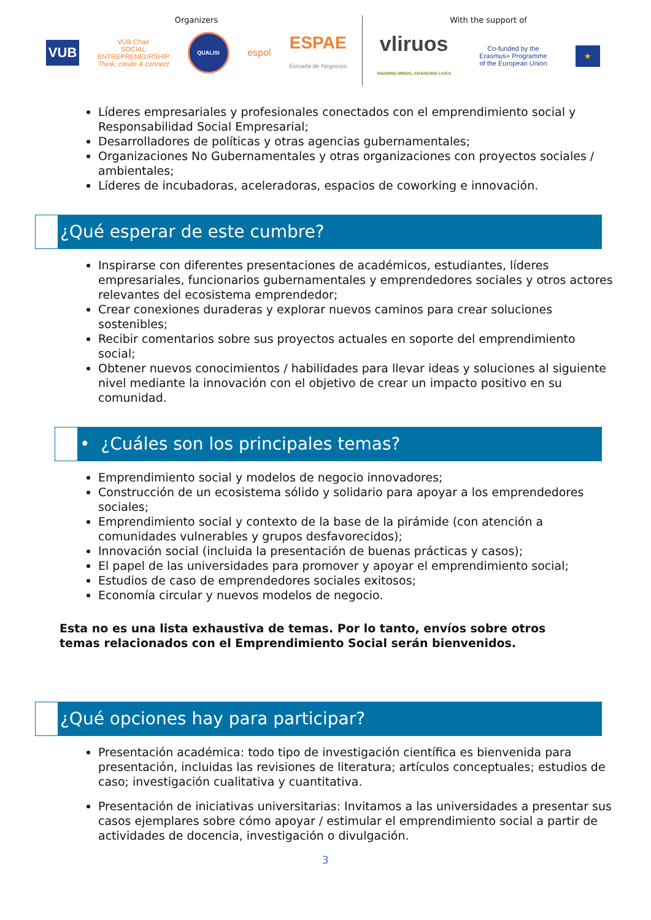Organizers
VUB VUB Chair
SOCIAL
ENTREPRENEURSHIP
Think, create & connect QUALISI espol ESPAE
Escuela de Negocios
With the support of
vliruos
SHARING MINDS, CHANGING LIVES Co-funded by the
Erasmus+ Programme
of the European Union ★
Líderes empresariales y profesionales conectados con el emprendimiento social y Responsabilidad Social Empresarial;
Desarrolladores de políticas y otras agencias gubernamentales;
Organizaciones No Gubernamentales y otras organizaciones con proyectos sociales / ambientales;
Líderes de incubadoras, aceleradoras, espacios de coworking e innovación.
¿Qué esperar de este cumbre?
Inspirarse con diferentes presentaciones de académicos, estudiantes, líderes empresariales, funcionarios gubernamentales y emprendedores sociales y otros actores relevantes del ecosistema emprendedor;
Crear conexiones duraderas y explorar nuevos caminos para crear soluciones sostenibles;
Recibir comentarios sobre sus proyectos actuales en soporte del emprendimiento social;
Obtener nuevos conocimientos / habilidades para llevar ideas y soluciones al siguiente nivel mediante la innovación con el objetivo de crear un impacto positivo en su comunidad.
• ¿Cuáles son los principales temas?
Emprendimiento social y modelos de negocio innovadores;
Construcción de un ecosistema sólido y solidario para apoyar a los emprendedores sociales;
Emprendimiento social y contexto de la base de la pirámide (con atención a comunidades vulnerables y grupos desfavorecidos);
Innovación social (incluida la presentación de buenas prácticas y casos);
El papel de las universidades para promover y apoyar el emprendimiento social;
Estudios de caso de emprendedores sociales exitosos;
Economía circular y nuevos modelos de negocio.
Esta no es una lista exhaustiva de temas. Por lo tanto, envíos sobre otros temas relacionados con el Emprendimiento Social serán bienvenidos.
¿Qué opciones hay para participar?
Presentación académica: todo tipo de investigación científica es bienvenida para presentación, incluidas las revisiones de literatura; artículos conceptuales; estudios de caso; investigación cualitativa y cuantitativa.
Presentación de iniciativas universitarias: Invitamos a las universidades a presentar sus casos ejemplares sobre cómo apoyar / estimular el emprendimiento social a partir de actividades de docencia, investigación o divulgación.
3